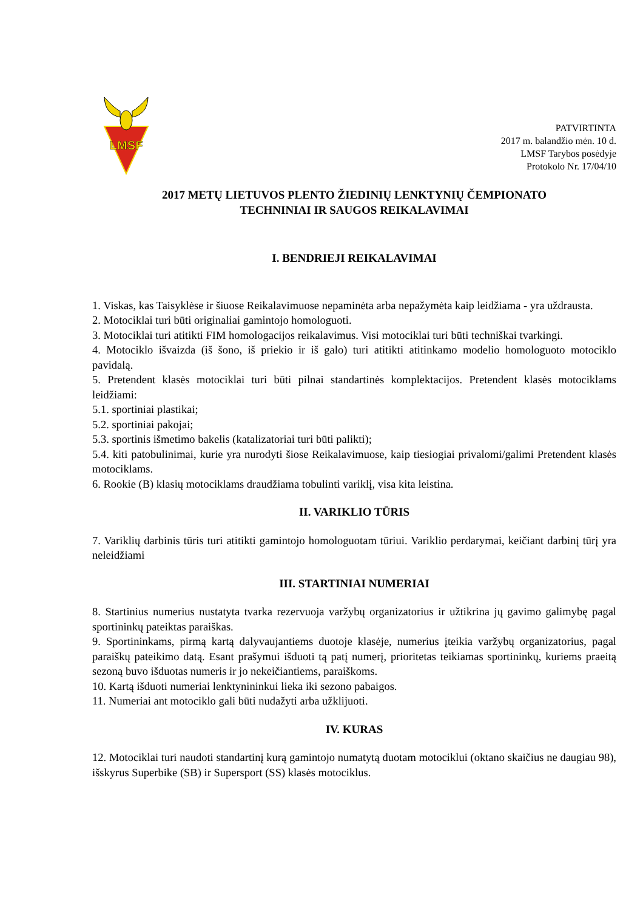LMSF
PATVIRTINTA
2017 m. balandžio mėn. 10 d.
LMSF Tarybos posėdyje
Protokolo Nr. 17/04/10
2017 METŲ LIETUVOS PLENTO ŽIEDINIŲ LENKTYNIŲ ČEMPIONATO
TECHNINIAI IR SAUGOS REIKALAVIMAI
I. BENDRIEJI REIKALAVIMAI
1. Viskas, kas Taisyklėse ir šiuose Reikalavimuose nepaminėta arba nepažymėta kaip leidžiama - yra uždrausta.
2. Motociklai turi būti originaliai gamintojo homologuoti.
3. Motociklai turi atitikti FIM homologacijos reikalavimus. Visi motociklai turi būti techniškai tvarkingi.
4. Motociklo išvaizda (iš šono, iš priekio ir iš galo) turi atitikti atitinkamo modelio homologuoto motociklo pavidalą.
5. Pretendent klasės motociklai turi būti pilnai standartinės komplektacijos. Pretendent klasės motociklams leidžiami:
5.1. sportiniai plastikai;
5.2. sportiniai pakojai;
5.3. sportinis išmetimo bakelis (katalizatoriai turi būti palikti);
5.4. kiti patobulinimai, kurie yra nurodyti šiose Reikalavimuose, kaip tiesiogiai privalomi/galimi Pretendent klasės motociklams.
6. Rookie (B) klasių motociklams draudžiama tobulinti variklį, visa kita leistina.
II. VARIKLIO TŪRIS
7. Variklių darbinis tūris turi atitikti gamintojo homologuotam tūriui. Variklio perdarymai, keičiant darbinį tūrį yra neleidžiami
III. STARTINIAI NUMERIAI
8. Startinius numerius nustatyta tvarka rezervuoja varžybų organizatorius ir užtikrina jų gavimo galimybę pagal sportininkų pateiktas paraiškas.
9. Sportininkams, pirmą kartą dalyvaujantiems duotoje klasėje, numerius įteikia varžybų organizatorius, pagal paraiškų pateikimo datą. Esant prašymui išduoti tą patį numerį, prioritetas teikiamas sportininkų, kuriems praeitą sezoną buvo išduotas numeris ir jo nekeičiantiems, paraiškoms.
10. Kartą išduoti numeriai lenktynininkui lieka iki sezono pabaigos.
11. Numeriai ant motociklo gali būti nudažyti arba užklijuoti.
IV. KURAS
12. Motociklai turi naudoti standartinį kurą gamintojo numatytą duotam motociklui (oktano skaičius ne daugiau 98), išskyrus Superbike (SB) ir Supersport (SS) klasės motociklus.